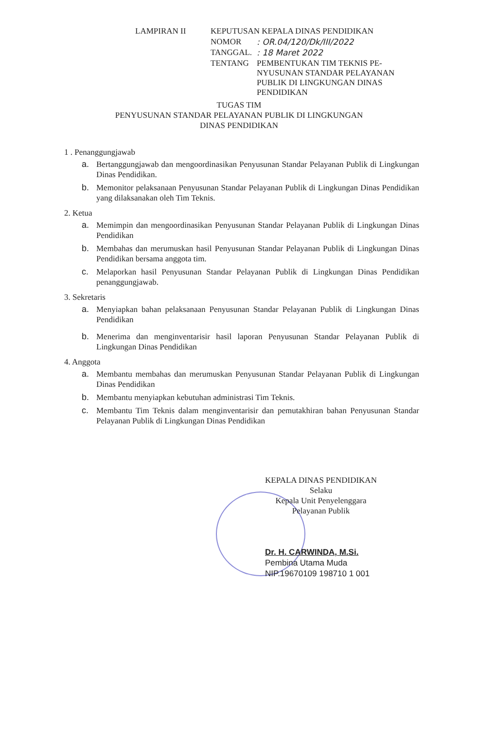| LAMPIRAN II | KEPUTUSAN KEPALA DINAS PENDIDIKAN | |
| | NOMOR | : OR.04/120/Dk/III/2022 |
| | TANGGAL. | : 18 Maret 2022 |
| | TENTANG | PEMBENTUKAN TIM TEKNIS PE-NYUSUNAN STANDAR PELAYANAN PUBLIK DI LINGKUNGAN DINAS PENDIDIKAN |
TUGAS TIM
PENYUSUNAN STANDAR PELAYANAN PUBLIK DI LINGKUNGAN
DINAS PENDIDIKAN
1 . Penanggungjawab
a. Bertanggungjawab dan mengoordinasikan Penyusunan Standar Pelayanan Publik di Lingkungan Dinas Pendidikan.
b. Memonitor pelaksanaan Penyusunan Standar Pelayanan Publik di Lingkungan Dinas Pendidikan yang dilaksanakan oleh Tim Teknis.
2. Ketua
a. Memimpin dan mengoordinasikan Penyusunan Standar Pelayanan Publik di Lingkungan Dinas Pendidikan
b. Membahas dan merumuskan hasil Penyusunan Standar Pelayanan Publik di Lingkungan Dinas Pendidikan bersama anggota tim.
c. Melaporkan hasil Penyusunan Standar Pelayanan Publik di Lingkungan Dinas Pendidikan penanggungjawab.
3. Sekretaris
a. Menyiapkan bahan pelaksanaan Penyusunan Standar Pelayanan Publik di Lingkungan Dinas Pendidikan
b. Menerima dan menginventarisir hasil laporan Penyusunan Standar Pelayanan Publik di Lingkungan Dinas Pendidikan
4. Anggota
a. Membantu membahas dan merumuskan Penyusunan Standar Pelayanan Publik di Lingkungan Dinas Pendidikan
b. Membantu menyiapkan kebutuhan administrasi Tim Teknis.
c. Membantu Tim Teknis dalam menginventarisir dan pemutakhiran bahan Penyusunan Standar Pelayanan Publik di Lingkungan Dinas Pendidikan
KEPALA DINAS PENDIDIKAN
Selaku
Kepala Unit Penyelenggara
Pelayanan Publik
Dr. H. CARWINDA, M.Si.
Pembina Utama Muda
NIP.19670109 198710 1 001